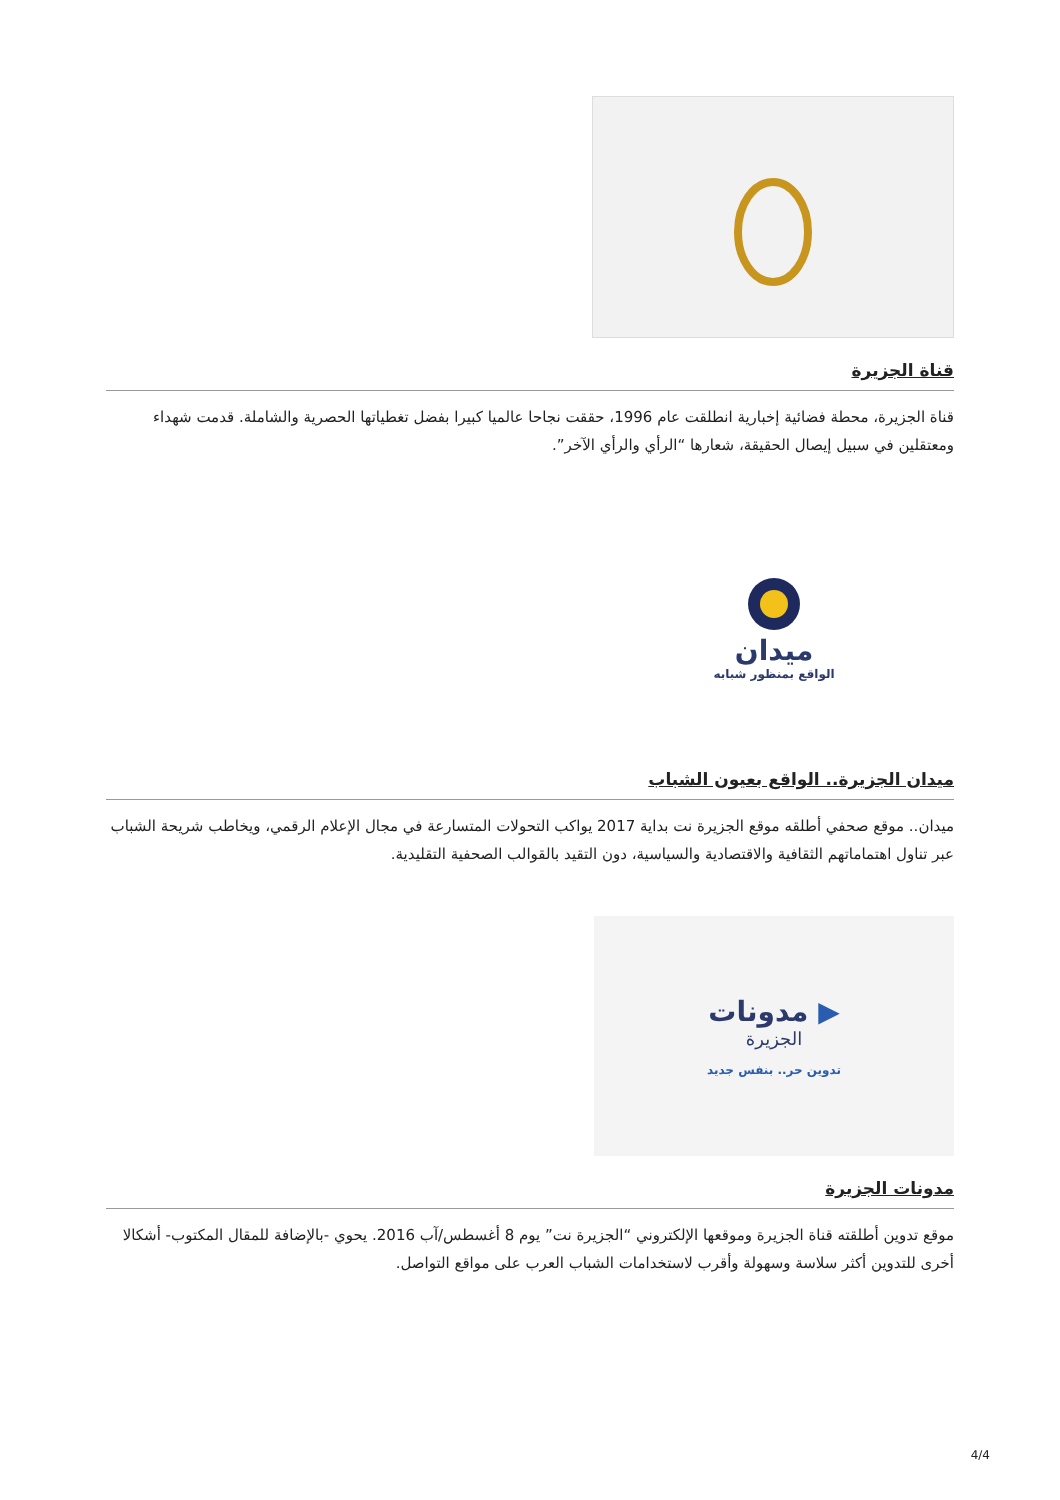قناة الجزيرة
قناة الجزيرة، محطة فضائية إخبارية انطلقت عام 1996، حققت نجاحا عالميا كبيرا بفضل تغطياتها الحصرية والشاملة. قدمت شهداء ومعتقلين في سبيل إيصال الحقيقة، شعارها “الرأي والرأي الآخر”.
ميدان
الواقع بمنظور شبابه
ميدان الجزيرة.. الواقع بعيون الشباب
ميدان.. موقع صحفي أطلقه موقع الجزيرة نت بداية 2017 يواكب التحولات المتسارعة في مجال الإعلام الرقمي، ويخاطب شريحة الشباب عبر تناول اهتماماتهم الثقافية والاقتصادية والسياسية، دون التقيد بالقوالب الصحفية التقليدية.
مدونات ▶
الجزيرة
تدوين حر.. بنفس جديد
مدونات الجزيرة
موقع تدوين أطلقته قناة الجزيرة وموقعها الإلكتروني “الجزيرة نت” يوم 8 أغسطس/آب 2016. يحوي -بالإضافة للمقال المكتوب- أشكالا أخرى للتدوين أكثر سلاسة وسهولة وأقرب لاستخدامات الشباب العرب على مواقع التواصل.
4/4